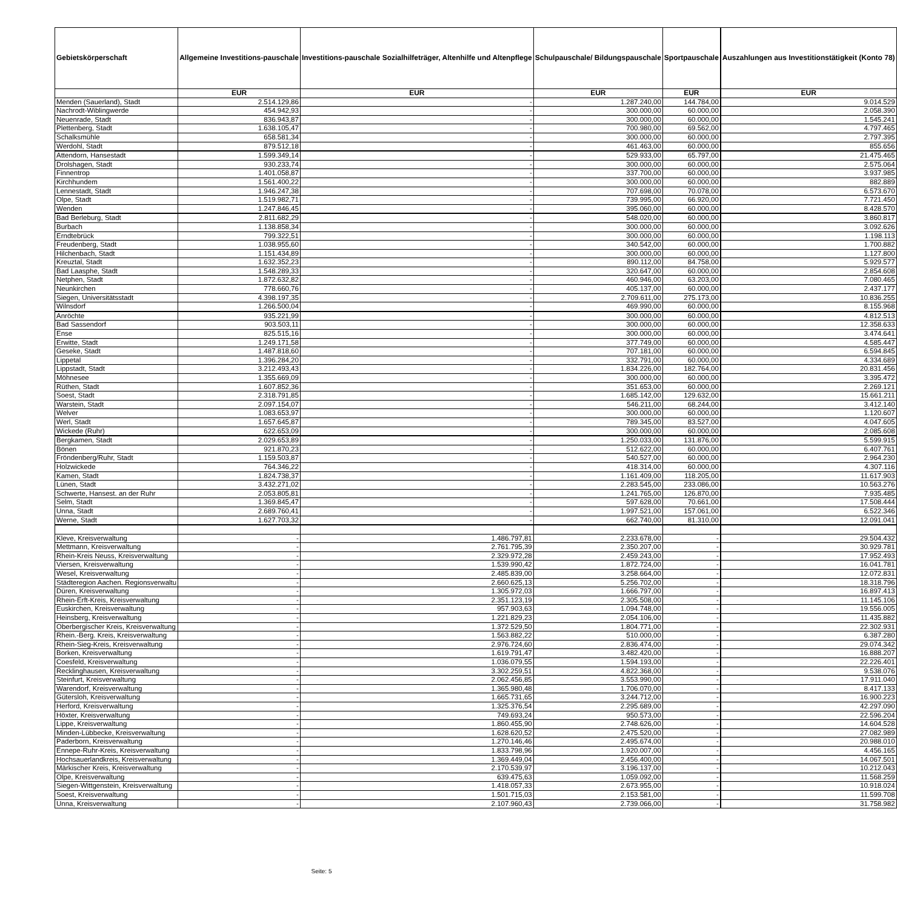| Gebietskörperschaft | Allgemeine Investitions-pauschale | Investitions-pauschale Sozialhilfeträger, Altenhilfe und Altenpflege | Schulpauschale/ Bildungspauschale | Sportpauschale | | Auszahlungen aus Investitionstätigkeit (Konto 78) |
| | EUR | EUR | EUR | EUR | | EUR |
| Menden (Sauerland), Stadt | 2.514.129,86 | - | 1.287.240,00 | 144.784,00 | | 9.014.529 |
| Nachrodt-Wiblingwerde | 454.942,93 | - | 300.000,00 | 60.000,00 | | 2.058.390 |
| Neuenrade, Stadt | 836.943,87 | - | 300.000,00 | 60.000,00 | | 1.545.241 |
| Plettenberg, Stadt | 1.638.105,47 | - | 700.980,00 | 69.562,00 | | 4.797.465 |
| Schalksmühle | 658.581,34 | - | 300.000,00 | 60.000,00 | | 2.797.395 |
| Werdohl, Stadt | 879.512,18 | - | 461.463,00 | 60.000,00 | | 855.656 |
| Attendorn, Hansestadt | 1.599.349,14 | - | 529.933,00 | 65.797,00 | | 21.475.465 |
| Drolshagen, Stadt | 930.233,74 | - | 300.000,00 | 60.000,00 | | 2.575.064 |
| Finnentrop | 1.401.058,87 | - | 337.700,00 | 60.000,00 | | 3.937.985 |
| Kirchhundem | 1.561.400,22 | - | 300.000,00 | 60.000,00 | | 882.889 |
| Lennestadt, Stadt | 1.946.247,38 | - | 707.698,00 | 70.078,00 | | 6.573.670 |
| Olpe, Stadt | 1.519.982,71 | - | 739.995,00 | 66.920,00 | | 7.721.450 |
| Wenden | 1.247.846,45 | - | 395.060,00 | 60.000,00 | | 8.428.570 |
| Bad Berleburg, Stadt | 2.811.682,29 | - | 548.020,00 | 60.000,00 | | 3.860.817 |
| Burbach | 1.138.858,34 | - | 300.000,00 | 60.000,00 | | 3.092.626 |
| Erndtebrück | 799.322,51 | - | 300.000,00 | 60.000,00 | | 1.198.113 |
| Freudenberg, Stadt | 1.038.955,60 | - | 340.542,00 | 60.000,00 | | 1.700.882 |
| Hilchenbach, Stadt | 1.151.434,89 | - | 300.000,00 | 60.000,00 | | 1.127.800 |
| Kreuztal, Stadt | 1.632.352,23 | - | 890.112,00 | 84.758,00 | | 5.929.577 |
| Bad Laasphe, Stadt | 1.548.289,33 | - | 320.647,00 | 60.000,00 | | 2.854.608 |
| Netphen, Stadt | 1.872.632,82 | - | 460.946,00 | 63.203,00 | | 7.080.465 |
| Neunkirchen | 778.660,76 | - | 405.137,00 | 60.000,00 | | 2.437.177 |
| Siegen, Universitätsstadt | 4.398.197,35 | - | 2.709.611,00 | 275.173,00 | | 10.836.255 |
| Wilnsdorf | 1.266.500,04 | - | 469.990,00 | 60.000,00 | | 8.155.968 |
| Anröchte | 935.221,99 | - | 300.000,00 | 60.000,00 | | 4.812.513 |
| Bad Sassendorf | 903.503,11 | - | 300.000,00 | 60.000,00 | | 12.358.633 |
| Ense | 825.515,16 | - | 300.000,00 | 60.000,00 | | 3.474.641 |
| Erwitte, Stadt | 1.249.171,58 | - | 377.749,00 | 60.000,00 | | 4.585.447 |
| Geseke, Stadt | 1.487.818,60 | - | 707.181,00 | 60.000,00 | | 6.594.845 |
| Lippetal | 1.396.284,20 | - | 332.791,00 | 60.000,00 | | 4.334.689 |
| Lippstadt, Stadt | 3.212.493,43 | - | 1.834.226,00 | 182.764,00 | | 20.831.456 |
| Möhnesee | 1.355.669,09 | - | 300.000,00 | 60.000,00 | | 3.395.472 |
| Rüthen, Stadt | 1.607.852,36 | - | 351.653,00 | 60.000,00 | | 2.269.121 |
| Soest, Stadt | 2.318.791,85 | - | 1.685.142,00 | 129.632,00 | | 15.661.211 |
| Warstein, Stadt | 2.097.154,07 | - | 546.211,00 | 68.244,00 | | 3.412.140 |
| Welver | 1.083.653,97 | - | 300.000,00 | 60.000,00 | | 1.120.607 |
| Werl, Stadt | 1.657.645,87 | - | 789.345,00 | 83.527,00 | | 4.047.605 |
| Wickede (Ruhr) | 622.653,09 | - | 300.000,00 | 60.000,00 | | 2.085.608 |
| Bergkamen, Stadt | 2.029.653,89 | - | 1.250.033,00 | 131.876,00 | | 5.599.915 |
| Bönen | 921.870,23 | - | 512.622,00 | 60.000,00 | | 6.407.761 |
| Fröndenberg/Ruhr, Stadt | 1.159.503,87 | - | 540.527,00 | 60.000,00 | | 2.964.230 |
| Holzwickede | 764.346,22 | - | 418.314,00 | 60.000,00 | | 4.307.116 |
| Kamen, Stadt | 1.824.738,37 | - | 1.161.409,00 | 118.205,00 | | 11.617.903 |
| Lünen, Stadt | 3.432.271,02 | - | 2.283.545,00 | 233.086,00 | | 10.563.276 |
| Schwerte, Hansest. an der Ruhr | 2.053.805,81 | - | 1.241.765,00 | 126.870,00 | | 7.935.485 |
| Selm, Stadt | 1.369.845,47 | - | 597.628,00 | 70.661,00 | | 17.508.444 |
| Unna, Stadt | 2.689.760,41 | - | 1.997.521,00 | 157.061,00 | | 6.522.346 |
| Werne, Stadt | 1.627.703,32 | - | 662.740,00 | 81.310,00 | | 12.091.041 |
| Kleve, Kreisverwaltung | - | 1.486.797,81 | 2.233.678,00 | - | | 29.504.432 |
| Mettmann, Kreisverwaltung | - | 2.761.795,39 | 2.350.207,00 | - | | 30.929.781 |
| Rhein-Kreis Neuss, Kreisverwaltung | - | 2.329.972,28 | 2.459.243,00 | - | | 17.952.493 |
| Viersen, Kreisverwaltung | - | 1.539.990,42 | 1.872.724,00 | - | | 16.041.781 |
| Wesel, Kreisverwaltung | - | 2.485.839,00 | 3.258.664,00 | - | | 12.072.831 |
| Städteregion Aachen. Regionsverwaltu | - | 2.660.625,13 | 5.256.702,00 | - | | 18.318.796 |
| Düren, Kreisverwaltung | - | 1.305.972,03 | 1.666.797,00 | - | | 16.897.413 |
| Rhein-Erft-Kreis, Kreisverwaltung | - | 2.351.123,19 | 2.305.508,00 | - | | 11.145.106 |
| Euskirchen, Kreisverwaltung | - | 957.903,63 | 1.094.748,00 | - | | 19.556.005 |
| Heinsberg, Kreisverwaltung | - | 1.221.829,23 | 2.054.106,00 | - | | 11.435.882 |
| Oberbergischer Kreis, Kreisverwaltung | - | 1.372.529,50 | 1.804.771,00 | - | | 22.302.931 |
| Rhein.-Berg. Kreis, Kreisverwaltung | - | 1.563.882,22 | 510.000,00 | - | | 6.387.280 |
| Rhein-Sieg-Kreis, Kreisverwaltung | - | 2.976.724,60 | 2.836.474,00 | - | | 29.074.342 |
| Borken, Kreisverwaltung | - | 1.619.791,47 | 3.482.420,00 | - | | 16.888.207 |
| Coesfeld, Kreisverwaltung | - | 1.036.079,55 | 1.594.193,00 | - | | 22.226.401 |
| Recklinghausen, Kreisverwaltung | - | 3.302.259,51 | 4.822.368,00 | - | | 9.538.076 |
| Steinfurt, Kreisverwaltung | - | 2.062.456,85 | 3.553.990,00 | - | | 17.911.040 |
| Warendorf, Kreisverwaltung | - | 1.365.980,48 | 1.706.070,00 | - | | 8.417.133 |
| Gütersloh, Kreisverwaltung | - | 1.665.731,65 | 3.244.712,00 | - | | 16.900.223 |
| Herford, Kreisverwaltung | - | 1.325.376,54 | 2.295.689,00 | - | | 42.297.090 |
| Höxter, Kreisverwaltung | - | 749.693,24 | 950.573,00 | - | | 22.596.204 |
| Lippe, Kreisverwaltung | - | 1.860.455,90 | 2.748.626,00 | - | | 14.604.528 |
| Minden-Lübbecke, Kreisverwaltung | - | 1.628.620,52 | 2.475.520,00 | - | | 27.082.989 |
| Paderborn, Kreisverwaltung | - | 1.270.146,46 | 2.495.674,00 | - | | 20.988.010 |
| Ennepe-Ruhr-Kreis, Kreisverwaltung | - | 1.833.798,96 | 1.920.007,00 | - | | 4.456.165 |
| Hochsauerlandkreis, Kreisverwaltung | - | 1.369.449,04 | 2.456.400,00 | - | | 14.067.501 |
| Märkischer Kreis, Kreisverwaltung | - | 2.170.539,97 | 3.196.137,00 | - | | 10.212.043 |
| Olpe, Kreisverwaltung | - | 639.475,63 | 1.059.092,00 | - | | 11.568.259 |
| Siegen-Wittgenstein, Kreisverwaltung | - | 1.418.057,33 | 2.673.955,00 | - | | 10.918.024 |
| Soest, Kreisverwaltung | - | 1.501.715,03 | 2.153.581,00 | - | | 11.599.708 |
| Unna, Kreisverwaltung | - | 2.107.960,43 | 2.739.066,00 | - | | 31.758.982 |
Seite: 5